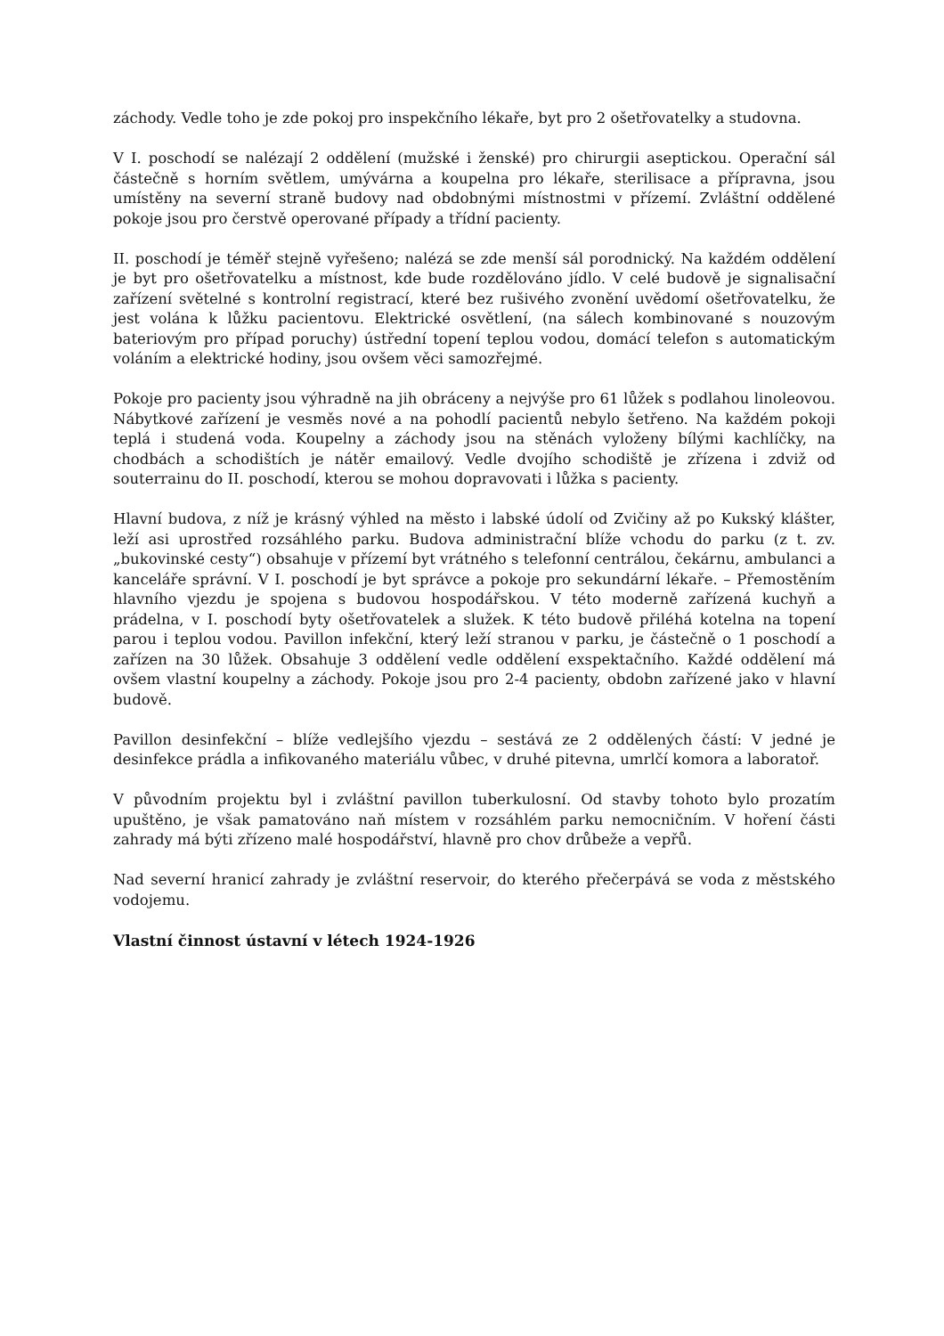záchody. Vedle toho je zde pokoj pro inspekčního lékaře, byt pro 2 ošetřovatelky a studovna.
V I. poschodí se nalézají 2 oddělení (mužské i ženské) pro chirurgii aseptickou. Operační sál částečně s horním světlem, umývárna a koupelna pro lékaře, sterilisace a přípravna, jsou umístěny na severní straně budovy nad obdobnými místnostmi v přízemí. Zvláštní oddělené pokoje jsou pro čerstvě operované případy a třídní pacienty.
II. poschodí je téměř stejně vyřešeno; nalézá se zde menší sál porodnický. Na každém oddělení je byt pro ošetřovatelku a místnost, kde bude rozdělováno jídlo. V celé budově je signalisační zařízení světelné s kontrolní registrací, které bez rušivého zvonění uvědomí ošetřovatelku, že jest volána k lůžku pacientovu. Elektrické osvětlení, (na sálech kombinované s nouzovým bateriovým pro případ poruchy) ústřední topení teplou vodou, domácí telefon s automatickým voláním a elektrické hodiny, jsou ovšem věci samozřejmé.
Pokoje pro pacienty jsou výhradně na jih obráceny a nejvýše pro 61 lůžek s podlahou linoleovou. Nábytkové zařízení je vesměs nové a na pohodlí pacientů nebylo šetřeno. Na každém pokoji teplá i studená voda. Koupelny a záchody jsou na stěnách vyloženy bílými kachlíčky, na chodbách a schodištích je nátěr emailový. Vedle dvojího schodiště je zřízena i zdviž od souterrainu do II. poschodí, kterou se mohou dopravovati i lůžka s pacienty.
Hlavní budova, z níž je krásný výhled na město i labské údolí od Zvičiny až po Kukský klášter, leží asi uprostřed rozsáhlého parku. Budova administrační blíže vchodu do parku (z t. zv. „bukovinské cesty“) obsahuje v přízemí byt vrátného s telefonní centrálou, čekárnu, ambulanci a kanceláře správní. V I. poschodí je byt správce a pokoje pro sekundární lékaře. – Přemostěním hlavního vjezdu je spojena s budovou hospodářskou. V této moderně zařízená kuchyň a prádelna, v I. poschodí byty ošetřovatelek a služek. K této budově přiléhá kotelna na topení parou i teplou vodou. Pavillon infekční, který leží stranou v parku, je částečně o 1 poschodí a zařízen na 30 lůžek. Obsahuje 3 oddělení vedle oddělení exspektačního. Každé oddělení má ovšem vlastní koupelny a záchody. Pokoje jsou pro 2-4 pacienty, obdobn zařízené jako v hlavní budově.
Pavillon desinfekční – blíže vedlejšího vjezdu – sestává ze 2 oddělených částí: V jedné je desinfekce prádla a infikovaného materiálu vůbec, v druhé pitevna, umrlčí komora a laboratoř.
V původním projektu byl i zvláštní pavillon tuberkulosní. Od stavby tohoto bylo prozatím upuštěno, je však pamatováno naň místem v rozsáhlém parku nemocničním. V hoření části zahrady má býti zřízeno malé hospodářství, hlavně pro chov drůbeže a vepřů.
Nad severní hranicí zahrady je zvláštní reservoir, do kterého přečerpává se voda z městského vodojemu.
Vlastní činnost ústavní v létech 1924-1926